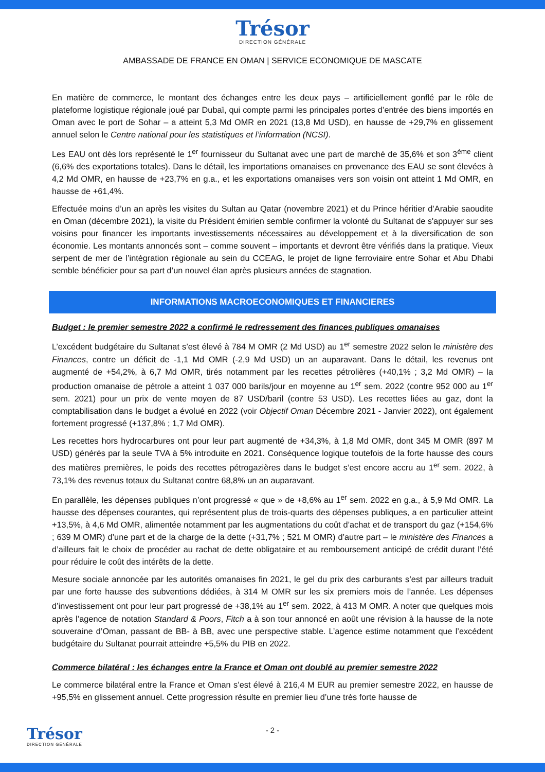Trésor
DIRECTION GÉNÉRALE
AMBASSADE DE FRANCE EN OMAN | SERVICE ECONOMIQUE DE MASCATE
En matière de commerce, le montant des échanges entre les deux pays – artificiellement gonflé par le rôle de plateforme logistique régionale joué par Dubaï, qui compte parmi les principales portes d’entrée des biens importés en Oman avec le port de Sohar – a atteint 5,3 Md OMR en 2021 (13,8 Md USD), en hausse de +29,7% en glissement annuel selon le Centre national pour les statistiques et l’information (NCSI).
Les EAU ont dès lors représenté le 1<sup>er</sup> fournisseur du Sultanat avec une part de marché de 35,6% et son 3<sup>ème</sup> client (6,6% des exportations totales). Dans le détail, les importations omanaises en provenance des EAU se sont élevées à 4,2 Md OMR, en hausse de +23,7% en g.a., et les exportations omanaises vers son voisin ont atteint 1 Md OMR, en hausse de +61,4%.
Effectuée moins d’un an après les visites du Sultan au Qatar (novembre 2021) et du Prince héritier d’Arabie saoudite en Oman (décembre 2021), la visite du Président émirien semble confirmer la volonté du Sultanat de s'appuyer sur ses voisins pour financer les importants investissements nécessaires au développement et à la diversification de son économie. Les montants annoncés sont – comme souvent – importants et devront être vérifiés dans la pratique. Vieux serpent de mer de l’intégration régionale au sein du CCEAG, le projet de ligne ferroviaire entre Sohar et Abu Dhabi semble bénéficier pour sa part d’un nouvel élan après plusieurs années de stagnation.
INFORMATIONS MACROECONOMIQUES ET FINANCIERES
Budget : le premier semestre 2022 a confirmé le redressement des finances publiques omanaises
L’excédent budgétaire du Sultanat s’est élevé à 784 M OMR (2 Md USD) au 1<sup>er</sup> semestre 2022 selon le ministère des Finances, contre un déficit de -1,1 Md OMR (-2,9 Md USD) un an auparavant. Dans le détail, les revenus ont augmenté de +54,2%, à 6,7 Md OMR, tirés notamment par les recettes pétrolières (+40,1% ; 3,2 Md OMR) – la production omanaise de pétrole a atteint 1 037 000 barils/jour en moyenne au 1<sup>er</sup> sem. 2022 (contre 952 000 au 1<sup>er</sup> sem. 2021) pour un prix de vente moyen de 87 USD/baril (contre 53 USD). Les recettes liées au gaz, dont la comptabilisation dans le budget a évolué en 2022 (voir Objectif Oman Décembre 2021 - Janvier 2022), ont également fortement progressé (+137,8% ; 1,7 Md OMR).
Les recettes hors hydrocarbures ont pour leur part augmenté de +34,3%, à 1,8 Md OMR, dont 345 M OMR (897 M USD) générés par la seule TVA à 5% introduite en 2021. Conséquence logique toutefois de la forte hausse des cours des matières premières, le poids des recettes pétrogazières dans le budget s’est encore accru au 1<sup>er</sup> sem. 2022, à 73,1% des revenus totaux du Sultanat contre 68,8% un an auparavant.
En parallèle, les dépenses publiques n’ont progressé « que » de +8,6% au 1<sup>er</sup> sem. 2022 en g.a., à 5,9 Md OMR. La hausse des dépenses courantes, qui représentent plus de trois-quarts des dépenses publiques, a en particulier atteint +13,5%, à 4,6 Md OMR, alimentée notamment par les augmentations du coût d’achat et de transport du gaz (+154,6% ; 639 M OMR) d’une part et de la charge de la dette (+31,7% ; 521 M OMR) d’autre part – le ministère des Finances a d’ailleurs fait le choix de procéder au rachat de dette obligataire et au remboursement anticipé de crédit durant l’été pour réduire le coût des intérêts de la dette.
Mesure sociale annoncée par les autorités omanaises fin 2021, le gel du prix des carburants s’est par ailleurs traduit par une forte hausse des subventions dédiées, à 314 M OMR sur les six premiers mois de l’année. Les dépenses d’investissement ont pour leur part progressé de +38,1% au 1<sup>er</sup> sem. 2022, à 413 M OMR. A noter que quelques mois après l’agence de notation Standard & Poors, Fitch a à son tour annoncé en août une révision à la hausse de la note souveraine d’Oman, passant de BB- à BB, avec une perspective stable. L’agence estime notamment que l’excédent budgétaire du Sultanat pourrait atteindre +5,5% du PIB en 2022.
Commerce bilatéral : les échanges entre la France et Oman ont doublé au premier semestre 2022
Le commerce bilatéral entre la France et Oman s’est élevé à 216,4 M EUR au premier semestre 2022, en hausse de +95,5% en glissement annuel. Cette progression résulte en premier lieu d’une très forte hausse de
Trésor
DIRECTION GÉNÉRALE
- 2 -